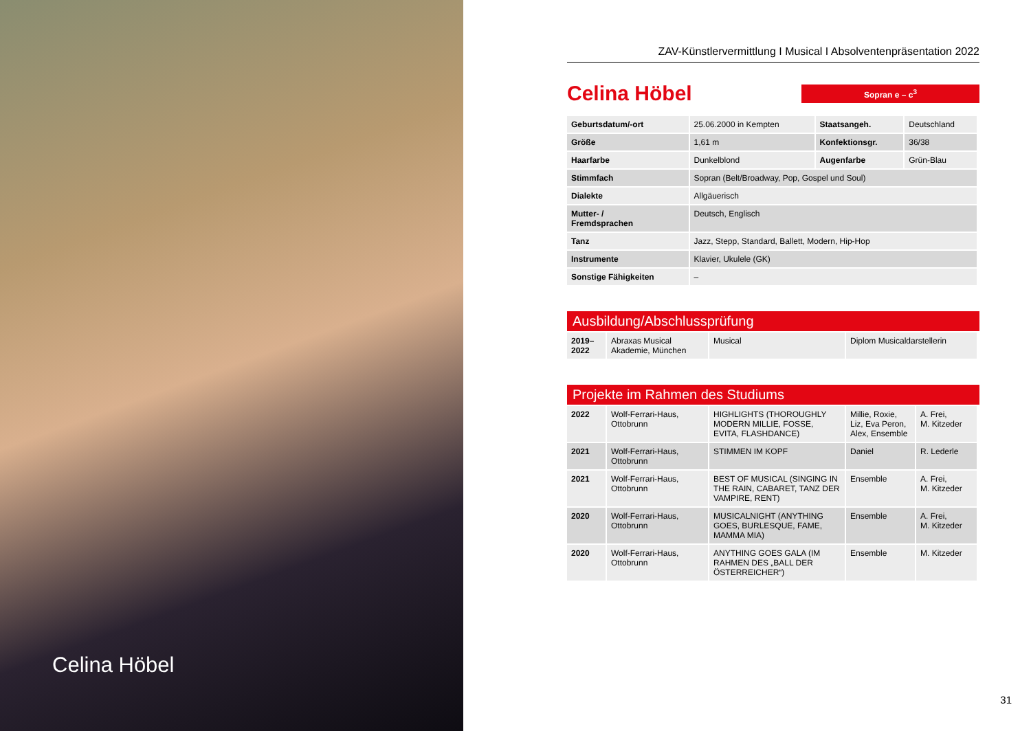Celina Höbel
ZAV-Künstlervermittlung I Musical I Absolventenpräsentation 2022
Celina Höbel
Sopran e – c<sup>3</sup>
| Geburtsdatum/-ort | 25.06.2000 in Kempten | Staatsangeh. | Deutschland |
| Größe | 1,61 m | Konfektionsgr. | 36/38 |
| Haarfarbe | Dunkelblond | Augenfarbe | Grün-Blau |
| Stimmfach | Sopran (Belt/Broadway, Pop, Gospel und Soul) | | |
| Dialekte | Allgäuerisch | | |
| Mutter- / Fremdsprachen | Deutsch, Englisch | | |
| Tanz | Jazz, Stepp, Standard, Ballett, Modern, Hip-Hop | | |
| Instrumente | Klavier, Ukulele (GK) | | |
| Sonstige Fähigkeiten | – | | |
Ausbildung/Abschlussprüfung
| 2019– 2022 | Abraxas Musical Akademie, München | Musical | Diplom Musicaldarstellerin |
Projekte im Rahmen des Studiums
| 2022 | Wolf-Ferrari-Haus, Ottobrunn | HIGHLIGHTS (THOROUGHLY MODERN MILLIE, FOSSE, EVITA, FLASHDANCE) | Millie, Roxie, Liz, Eva Peron, Alex, Ensemble | A. Frei, M. Kitzeder |
| 2021 | Wolf-Ferrari-Haus, Ottobrunn | STIMMEN IM KOPF | Daniel | R. Lederle |
| 2021 | Wolf-Ferrari-Haus, Ottobrunn | BEST OF MUSICAL (SINGING IN THE RAIN, CABARET, TANZ DER VAMPIRE, RENT) | Ensemble | A. Frei, M. Kitzeder |
| 2020 | Wolf-Ferrari-Haus, Ottobrunn | MUSICALNIGHT (ANYTHING GOES, BURLESQUE, FAME, MAMMA MIA) | Ensemble | A. Frei, M. Kitzeder |
| 2020 | Wolf-Ferrari-Haus, Ottobrunn | ANYTHING GOES GALA (IM RAHMEN DES „BALL DER ÖSTERREICHER“) | Ensemble | M. Kitzeder |
31